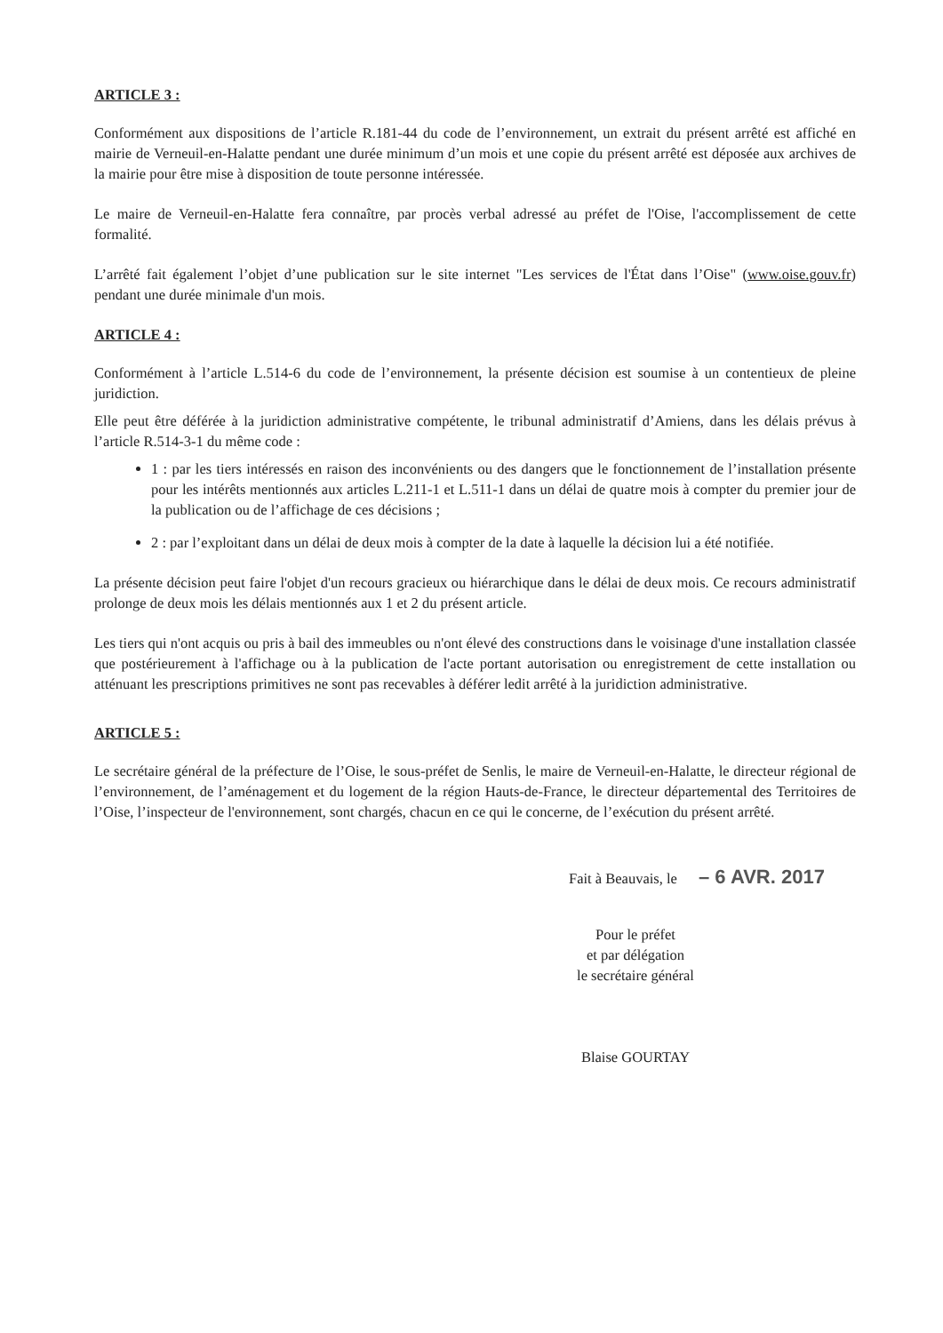ARTICLE 3 :
Conformément aux dispositions de l’article R.181-44 du code de l’environnement, un extrait du présent arrêté est affiché en mairie de Verneuil-en-Halatte pendant une durée minimum d’un mois et une copie du présent arrêté est déposée aux archives de la mairie pour être mise à disposition de toute personne intéressée.
Le maire de Verneuil-en-Halatte fera connaître, par procès verbal adressé au préfet de l'Oise, l'accomplissement de cette formalité.
L’arrêté fait également l’objet d’une publication sur le site internet "Les services de l'État dans l’Oise" (www.oise.gouv.fr) pendant une durée minimale d'un mois.
ARTICLE 4 :
Conformément à l’article L.514-6 du code de l’environnement, la présente décision est soumise à un contentieux de pleine juridiction.
Elle peut être déférée à la juridiction administrative compétente, le tribunal administratif d’Amiens, dans les délais prévus à l’article R.514-3-1 du même code :
1 : par les tiers intéressés en raison des inconvénients ou des dangers que le fonctionnement de l’installation présente pour les intérêts mentionnés aux articles L.211-1 et L.511-1 dans un délai de quatre mois à compter du premier jour de la publication ou de l’affichage de ces décisions ;
2 : par l’exploitant dans un délai de deux mois à compter de la date à laquelle la décision lui a été notifiée.
La présente décision peut faire l'objet d'un recours gracieux ou hiérarchique dans le délai de deux mois. Ce recours administratif prolonge de deux mois les délais mentionnés aux 1 et 2 du présent article.
Les tiers qui n'ont acquis ou pris à bail des immeubles ou n'ont élevé des constructions dans le voisinage d'une installation classée que postérieurement à l'affichage ou à la publication de l'acte portant autorisation ou enregistrement de cette installation ou atténuant les prescriptions primitives ne sont pas recevables à déférer ledit arrêté à la juridiction administrative.
ARTICLE 5 :
Le secrétaire général de la préfecture de l’Oise, le sous-préfet de Senlis, le maire de Verneuil-en-Halatte, le directeur régional de l’environnement, de l’aménagement et du logement de la région Hauts-de-France, le directeur départemental des Territoires de l’Oise, l’inspecteur de l'environnement, sont chargés, chacun en ce qui le concerne, de l’exécution du présent arrêté.
Fait à Beauvais, le – 6 AVR. 2017
Pour le préfet
et par délégation
le secrétaire général
Blaise GOURTAY